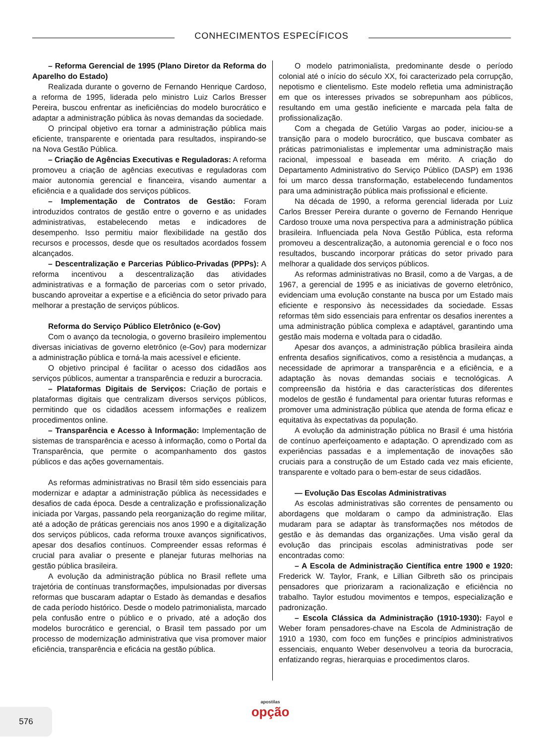CONHECIMENTOS ESPECÍFICOS
– Reforma Gerencial de 1995 (Plano Diretor da Reforma do Aparelho do Estado)
Realizada durante o governo de Fernando Henrique Cardoso, a reforma de 1995, liderada pelo ministro Luiz Carlos Bresser Pereira, buscou enfrentar as ineficiências do modelo burocrático e adaptar a administração pública às novas demandas da sociedade.
O principal objetivo era tornar a administração pública mais eficiente, transparente e orientada para resultados, inspirando-se na Nova Gestão Pública.
– Criação de Agências Executivas e Reguladoras: A reforma promoveu a criação de agências executivas e reguladoras com maior autonomia gerencial e financeira, visando aumentar a eficiência e a qualidade dos serviços públicos.
– Implementação de Contratos de Gestão: Foram introduzidos contratos de gestão entre o governo e as unidades administrativas, estabelecendo metas e indicadores de desempenho. Isso permitiu maior flexibilidade na gestão dos recursos e processos, desde que os resultados acordados fossem alcançados.
– Descentralização e Parcerias Público-Privadas (PPPs): A reforma incentivou a descentralização das atividades administrativas e a formação de parcerias com o setor privado, buscando aproveitar a expertise e a eficiência do setor privado para melhorar a prestação de serviços públicos.
Reforma do Serviço Público Eletrônico (e-Gov)
Com o avanço da tecnologia, o governo brasileiro implementou diversas iniciativas de governo eletrônico (e-Gov) para modernizar a administração pública e torná-la mais acessível e eficiente.
O objetivo principal é facilitar o acesso dos cidadãos aos serviços públicos, aumentar a transparência e reduzir a burocracia.
– Plataformas Digitais de Serviços: Criação de portais e plataformas digitais que centralizam diversos serviços públicos, permitindo que os cidadãos acessem informações e realizem procedimentos online.
– Transparência e Acesso à Informação: Implementação de sistemas de transparência e acesso à informação, como o Portal da Transparência, que permite o acompanhamento dos gastos públicos e das ações governamentais.
As reformas administrativas no Brasil têm sido essenciais para modernizar e adaptar a administração pública às necessidades e desafios de cada época. Desde a centralização e profissionalização iniciada por Vargas, passando pela reorganização do regime militar, até a adoção de práticas gerenciais nos anos 1990 e a digitalização dos serviços públicos, cada reforma trouxe avanços significativos, apesar dos desafios contínuos. Compreender essas reformas é crucial para avaliar o presente e planejar futuras melhorias na gestão pública brasileira.
A evolução da administração pública no Brasil reflete uma trajetória de contínuas transformações, impulsionadas por diversas reformas que buscaram adaptar o Estado às demandas e desafios de cada período histórico. Desde o modelo patrimonialista, marcado pela confusão entre o público e o privado, até a adoção dos modelos burocrático e gerencial, o Brasil tem passado por um processo de modernização administrativa que visa promover maior eficiência, transparência e eficácia na gestão pública.
O modelo patrimonialista, predominante desde o período colonial até o início do século XX, foi caracterizado pela corrupção, nepotismo e clientelismo. Este modelo refletia uma administração em que os interesses privados se sobrepunham aos públicos, resultando em uma gestão ineficiente e marcada pela falta de profissionalização.
Com a chegada de Getúlio Vargas ao poder, iniciou-se a transição para o modelo burocrático, que buscava combater as práticas patrimonialistas e implementar uma administração mais racional, impessoal e baseada em mérito. A criação do Departamento Administrativo do Serviço Público (DASP) em 1936 foi um marco dessa transformação, estabelecendo fundamentos para uma administração pública mais profissional e eficiente.
Na década de 1990, a reforma gerencial liderada por Luiz Carlos Bresser Pereira durante o governo de Fernando Henrique Cardoso trouxe uma nova perspectiva para a administração pública brasileira. Influenciada pela Nova Gestão Pública, esta reforma promoveu a descentralização, a autonomia gerencial e o foco nos resultados, buscando incorporar práticas do setor privado para melhorar a qualidade dos serviços públicos.
As reformas administrativas no Brasil, como a de Vargas, a de 1967, a gerencial de 1995 e as iniciativas de governo eletrônico, evidenciam uma evolução constante na busca por um Estado mais eficiente e responsivo às necessidades da sociedade. Essas reformas têm sido essenciais para enfrentar os desafios inerentes a uma administração pública complexa e adaptável, garantindo uma gestão mais moderna e voltada para o cidadão.
Apesar dos avanços, a administração pública brasileira ainda enfrenta desafios significativos, como a resistência a mudanças, a necessidade de aprimorar a transparência e a eficiência, e a adaptação às novas demandas sociais e tecnológicas. A compreensão da história e das características dos diferentes modelos de gestão é fundamental para orientar futuras reformas e promover uma administração pública que atenda de forma eficaz e equitativa às expectativas da população.
A evolução da administração pública no Brasil é uma história de contínuo aperfeiçoamento e adaptação. O aprendizado com as experiências passadas e a implementação de inovações são cruciais para a construção de um Estado cada vez mais eficiente, transparente e voltado para o bem-estar de seus cidadãos.
— Evolução Das Escolas Administrativas
As escolas administrativas são correntes de pensamento ou abordagens que moldaram o campo da administração. Elas mudaram para se adaptar às transformações nos métodos de gestão e às demandas das organizações. Uma visão geral da evolução das principais escolas administrativas pode ser encontradas como:
– A Escola de Administração Científica entre 1900 e 1920: Frederick W. Taylor, Frank, e Lillian Gilbreth são os principais pensadores que priorizaram a racionalização e eficiência no trabalho. Taylor estudou movimentos e tempos, especialização e padronização.
– Escola Clássica da Administração (1910-1930): Fayol e Weber foram pensadores-chave na Escola de Administração de 1910 a 1930, com foco em funções e princípios administrativos essenciais, enquanto Weber desenvolveu a teoria da burocracia, enfatizando regras, hierarquias e procedimentos claros.
576
apostilas
opção